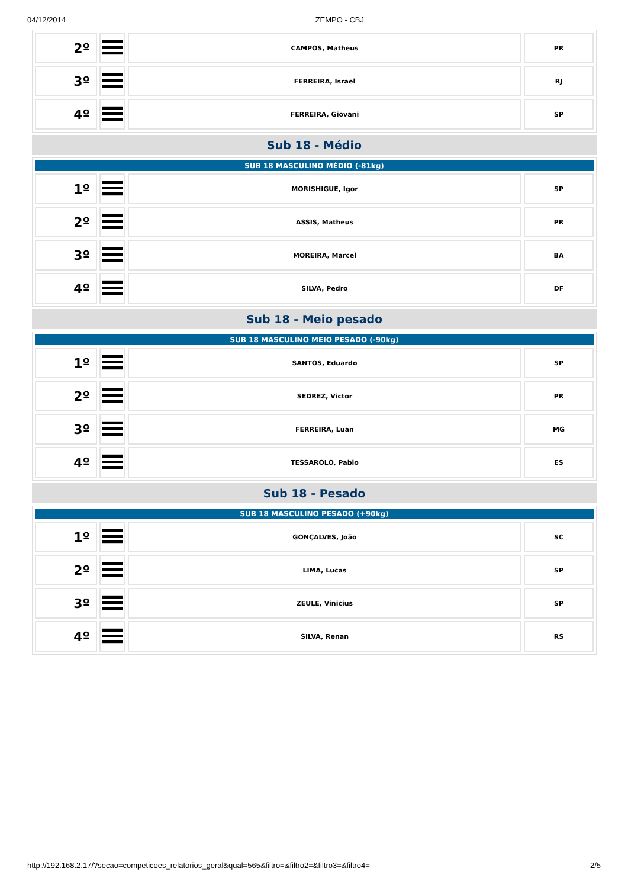04/12/2014 ZEMPO - CBJ
| 2º | | CAMPOS, Matheus | PR |
| 3º | | FERREIRA, Israel | RJ |
| 4º | | FERREIRA, Giovani | SP |
Sub 18 - Médio
| SUB 18 MASCULINO MÉDIO (-81kg) | | | |
| 1º | | MORISHIGUE, Igor | SP |
| 2º | | ASSIS, Matheus | PR |
| 3º | | MOREIRA, Marcel | BA |
| 4º | | SILVA, Pedro | DF |
Sub 18 - Meio pesado
| SUB 18 MASCULINO MEIO PESADO (-90kg) | | | |
| 1º | | SANTOS, Eduardo | SP |
| 2º | | SEDREZ, Victor | PR |
| 3º | | FERREIRA, Luan | MG |
| 4º | | TESSAROLO, Pablo | ES |
Sub 18 - Pesado
| SUB 18 MASCULINO PESADO (+90kg) | | | |
| 1º | | GONÇALVES, João | SC |
| 2º | | LIMA, Lucas | SP |
| 3º | | ZEULE, Vinicius | SP |
| 4º | | SILVA, Renan | RS |
http://192.168.2.17/?secao=competicoes_relatorios_geral&qual=565&filtro=&filtro2=&filtro3=&filtro4= 2/5